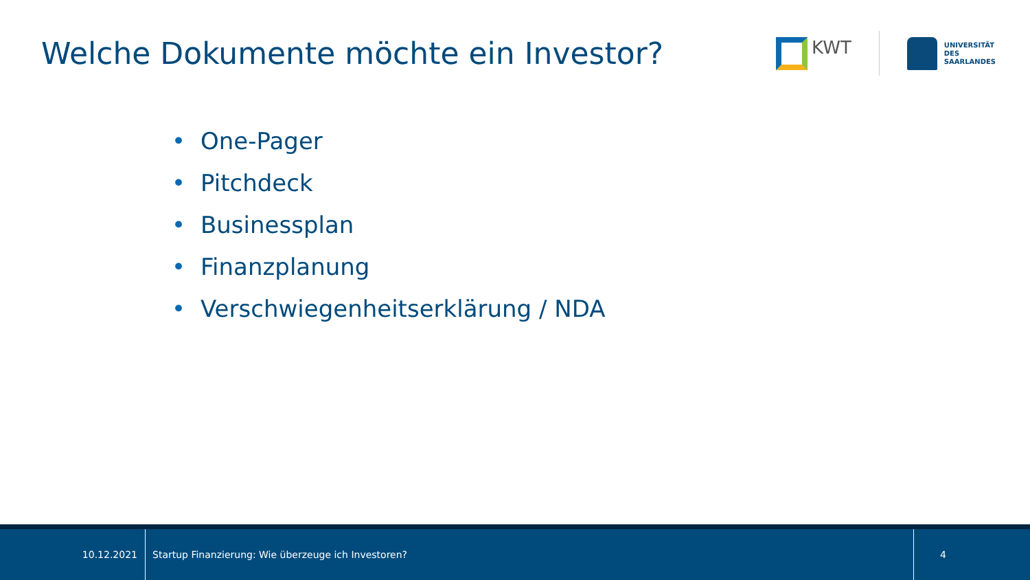Welche Dokumente möchte ein Investor?
KWT
UNIVERSITÄT
DES
SAARLANDES
• One-Pager
• Pitchdeck
• Businessplan
• Finanzplanung
• Verschwiegenheitserklärung / NDA
10.12.2021
Startup Finanzierung: Wie überzeuge ich Investoren?
4